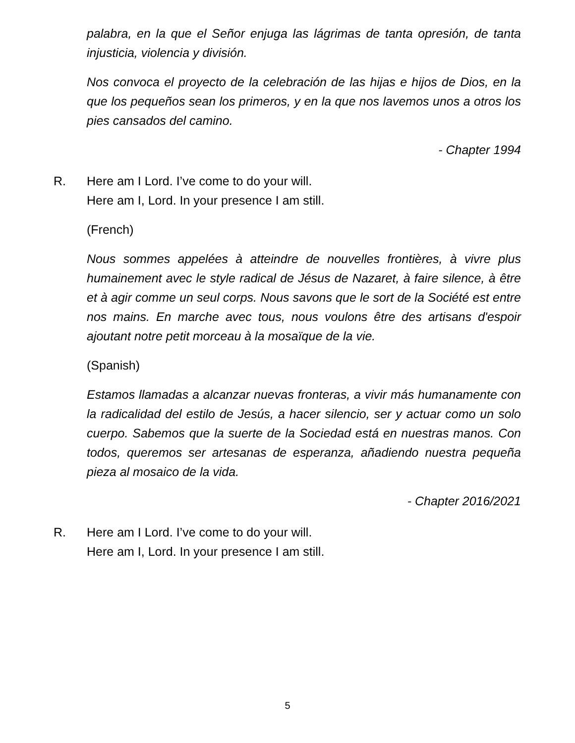palabra, en la que el Señor enjuga las lágrimas de tanta opresión, de tanta injusticia, violencia y división.
Nos convoca el proyecto de la celebración de las hijas e hijos de Dios, en la que los pequeños sean los primeros, y en la que nos lavemos unos a otros los pies cansados del camino.
- Chapter 1994
R. Here am I Lord. I’ve come to do your will.
Here am I, Lord. In your presence I am still.
(French)
Nous sommes appelées à atteindre de nouvelles frontières, à vivre plus humainement avec le style radical de Jésus de Nazaret, à faire silence, à être et à agir comme un seul corps. Nous savons que le sort de la Société est entre nos mains. En marche avec tous, nous voulons être des artisans d'espoir ajoutant notre petit morceau à la mosaïque de la vie.
(Spanish)
Estamos llamadas a alcanzar nuevas fronteras, a vivir más humanamente con la radicalidad del estilo de Jesús, a hacer silencio, ser y actuar como un solo cuerpo. Sabemos que la suerte de la Sociedad está en nuestras manos. Con todos, queremos ser artesanas de esperanza, añadiendo nuestra pequeña pieza al mosaico de la vida.
- Chapter 2016/2021
R. Here am I Lord. I’ve come to do your will.
Here am I, Lord. In your presence I am still.
5